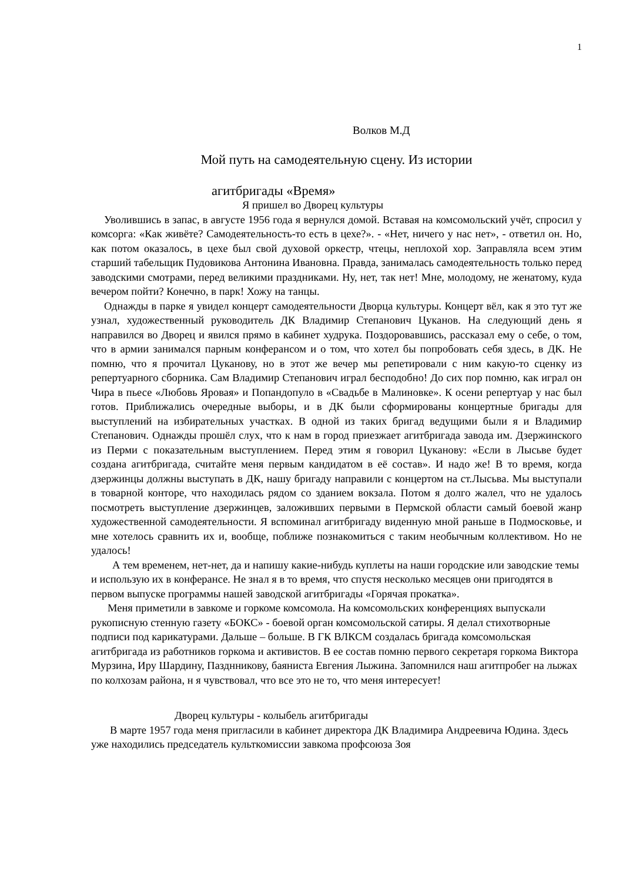1
Волков М.Д
Мой путь на самодеятельную сцену. Из истории
агитбригады «Время»
Я пришел во Дворец культуры
Уволившись в запас, в августе 1956 года я вернулся домой. Вставая на комсомольский учёт, спросил у комсорга: «Как живёте? Самодеятельность-то есть в цехе?». - «Нет, ничего у нас нет», - ответил он. Но, как потом оказалось, в цехе был свой духовой оркестр, чтецы, неплохой хор. Заправляла всем этим старший табельщик Пудовикова Антонина Ивановна. Правда, занималась самодеятельность только перед заводскими смотрами, перед великими праздниками. Ну, нет, так нет! Мне, молодому, не женатому, куда вечером пойти? Конечно, в парк! Хожу на танцы.
Однажды в парке я увидел концерт самодеятельности Дворца культуры. Концерт вёл, как я это тут же узнал, художественный руководитель ДК Владимир Степанович Цуканов. На следующий день я направился во Дворец и явился прямо в кабинет худрука. Поздоровавшись, рассказал ему о себе, о том, что в армии занимался парным конферансом и о том, что хотел бы попробовать себя здесь, в ДК. Не помню, что я прочитал Цуканову, но в этот же вечер мы репетировали с ним какую-то сценку из репертуарного сборника. Сам Владимир Степанович играл бесподобно! До сих пор помню, как играл он Чира в пьесе «Любовь Яровая» и Попандопуло в «Свадьбе в Малиновке». К осени репертуар у нас был готов. Приближались очередные выборы, и в ДК были сформированы концертные бригады для выступлений на избирательных участках. В одной из таких бригад ведущими были я и Владимир Степанович. Однажды прошёл слух, что к нам в город приезжает агитбригада завода им. Дзержинского из Перми с показательным выступлением. Перед этим я говорил Цуканову: «Если в Лысьве будет создана агитбригада, считайте меня первым кандидатом в её состав». И надо же! В то время, когда дзержинцы должны выступать в ДК, нашу бригаду направили с концертом на ст.Лысьва. Мы выступали в товарной конторе, что находилась рядом со зданием вокзала. Потом я долго жалел, что не удалось посмотреть выступление дзержинцев, заложивших первыми в Пермской области самый боевой жанр художественной самодеятельности. Я вспоминал агитбригаду виденную мной раньше в Подмосковье, и мне хотелось сравнить их и, вообще, поближе познакомиться с таким необычным коллективом. Но не удалось!
А тем временем, нет-нет, да и напишу какие-нибудь куплеты на наши городские или заводские темы и использую их в конферансе. Не знал я в то время, что спустя несколько месяцев они пригодятся в первом выпуске программы нашей заводской агитбригады «Горячая прокатка».
Меня приметили в завкоме и горкоме комсомола. На комсомольских конференциях выпускали рукописную стенную газету «БОКС» - боевой орган комсомольской сатиры. Я делал стихотворные подписи под карикатурами. Дальше – больше. В ГК ВЛКСМ создалась бригада комсомольская агитбригада из работников горкома и активистов. В ее состав помню первого секретаря горкома Виктора Мурзина, Иру Шардину, Пазднникову, баяниста Евгения Лыжина. Запомнился наш агитпробег на лыжах по колхозам района, н я чувствовал, что все это не то, что меня интересует!
Дворец культуры - колыбель агитбригады
В марте 1957 года меня пригласили в кабинет директора ДК Владимира Андреевича Юдина. Здесь уже находились председатель культкомиссии завкома профсоюза Зоя